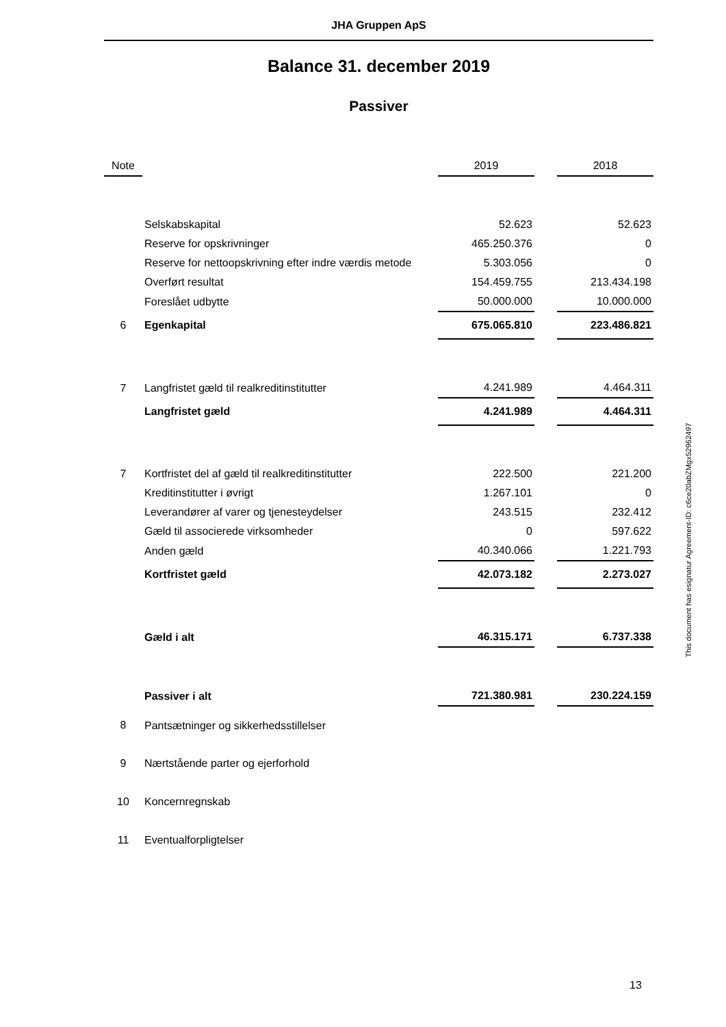JHA Gruppen ApS
Balance 31. december 2019
Passiver
| Note | | 2019 | | 2018 |
| --- | --- | --- | --- | --- |
| | Selskabskapital | 52.623 | | 52.623 |
| | Reserve for opskrivninger | 465.250.376 | | 0 |
| | Reserve for nettoopskrivning efter indre værdis metode | 5.303.056 | | 0 |
| | Overført resultat | 154.459.755 | | 213.434.198 |
| | Foreslået udbytte | 50.000.000 | | 10.000.000 |
| 6 | Egenkapital | 675.065.810 | | 223.486.821 |
| 7 | Langfristet gæld til realkreditinstitutter | 4.241.989 | | 4.464.311 |
| | Langfristet gæld | 4.241.989 | | 4.464.311 |
| 7 | Kortfristet del af gæld til realkreditinstitutter | 222.500 | | 221.200 |
| | Kreditinstitutter i øvrigt | 1.267.101 | | 0 |
| | Leverandører af varer og tjenesteydelser | 243.515 | | 232.412 |
| | Gæld til associerede virksomheder | 0 | | 597.622 |
| | Anden gæld | 40.340.066 | | 1.221.793 |
| | Kortfristet gæld | 42.073.182 | | 2.273.027 |
| | Gæld i alt | 46.315.171 | | 6.737.338 |
| | Passiver i alt | 721.380.981 | | 230.224.159 |
| 8 | Pantsætninger og sikkerhedsstillelser | | | |
| 9 | Nærtstående parter og ejerforhold | | | |
| 10 | Koncernregnskab | | | |
| 11 | Eventualforpligtelser | | | |
This document has esignatur Agreement-ID: c6ce20abZMgx52962497
13